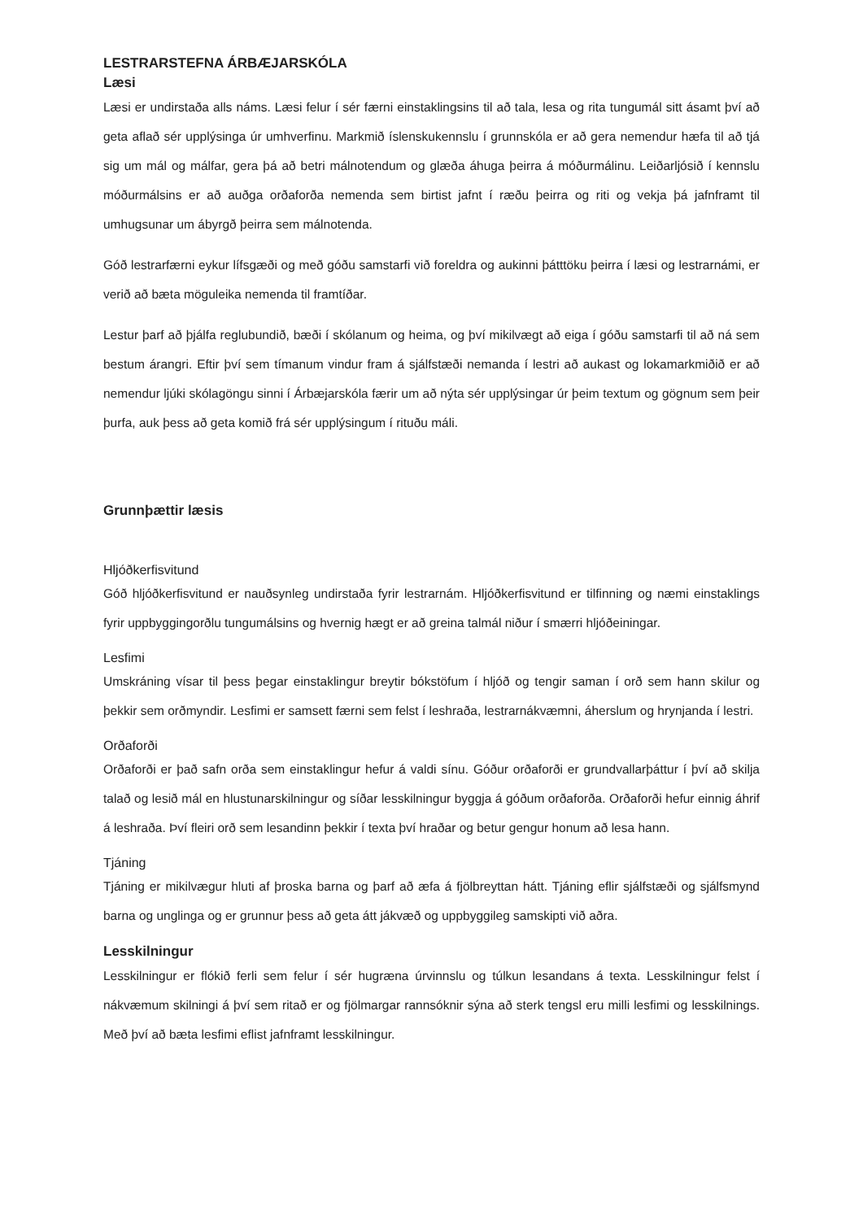LESTRARSTEFNA ÁRBÆJARSKÓLA
Læsi
Læsi er undirstaða alls náms. Læsi felur í sér færni einstaklingsins til að tala, lesa og rita tungumál sitt ásamt því að geta aflað sér upplýsinga úr umhverfinu. Markmið íslenskukennslu í grunnskóla er að gera nemendur hæfa til að tjá sig um mál og málfar, gera þá að betri málnotendum og glæða áhuga þeirra á móðurmálinu. Leiðarljósið í kennslu móðurmálsins er að auðga orðaforða nemenda sem birtist jafnt í ræðu þeirra og riti og vekja þá jafnframt til umhugsunar um ábyrgð þeirra sem málnotenda.
Góð lestrarfærni eykur lífsgæði og með góðu samstarfi við foreldra og aukinni þátttöku þeirra í læsi og lestrarnámi, er verið að bæta möguleika nemenda til framtíðar.
Lestur þarf að þjálfa reglubundið, bæði í skólanum og heima, og því mikilvægt að eiga í góðu samstarfi til að ná sem bestum árangri. Eftir því sem tímanum vindur fram á sjálfstæði nemanda í lestri að aukast og lokamarkmiðið er að nemendur ljúki skólagöngu sinni í Árbæjarskóla færir um að nýta sér upplýsingar úr þeim textum og gögnum sem þeir þurfa, auk þess að geta komið frá sér upplýsingum í rituðu máli.
Grunnþættir læsis
Hljóðkerfisvitund
Góð hljóðkerfisvitund er nauðsynleg undirstaða fyrir lestrarnám. Hljóðkerfisvitund er tilfinning og næmi einstaklings fyrir uppbyggingorðlu tungumálsins og hvernig hægt er að greina talmál niður í smærri hljóðeiningar.
Lesfimi
Umskráning vísar til þess þegar einstaklingur breytir bókstöfum í hljóð og tengir saman í orð sem hann skilur og þekkir sem orðmyndir. Lesfimi er samsett færni sem felst í leshraða, lestrarnákvæmni, áherslum og hrynjanda í lestri.
Orðaforði
Orðaforði er það safn orða sem einstaklingur hefur á valdi sínu. Góður orðaforði er grundvallarþáttur í því að skilja talað og lesið mál en hlustunarskilningur og síðar lesskilningur byggja á góðum orðaforða. Orðaforði hefur einnig áhrif á leshraða. Því fleiri orð sem lesandinn þekkir í texta því hraðar og betur gengur honum að lesa hann.
Tjáning
Tjáning er mikilvægur hluti af þroska barna og þarf að æfa á fjölbreyttan hátt. Tjáning eflir sjálfstæði og sjálfsmynd barna og unglinga og er grunnur þess að geta átt jákvæð og uppbyggileg samskipti við aðra.
Lesskilningur
Lesskilningur er flókið ferli sem felur í sér hugræna úrvinnslu og túlkun lesandans á texta. Lesskilningur felst í nákvæmum skilningi á því sem ritað er og fjölmargar rannsóknir sýna að sterk tengsl eru milli lesfimi og lesskilnings. Með því að bæta lesfimi eflist jafnframt lesskilningur.